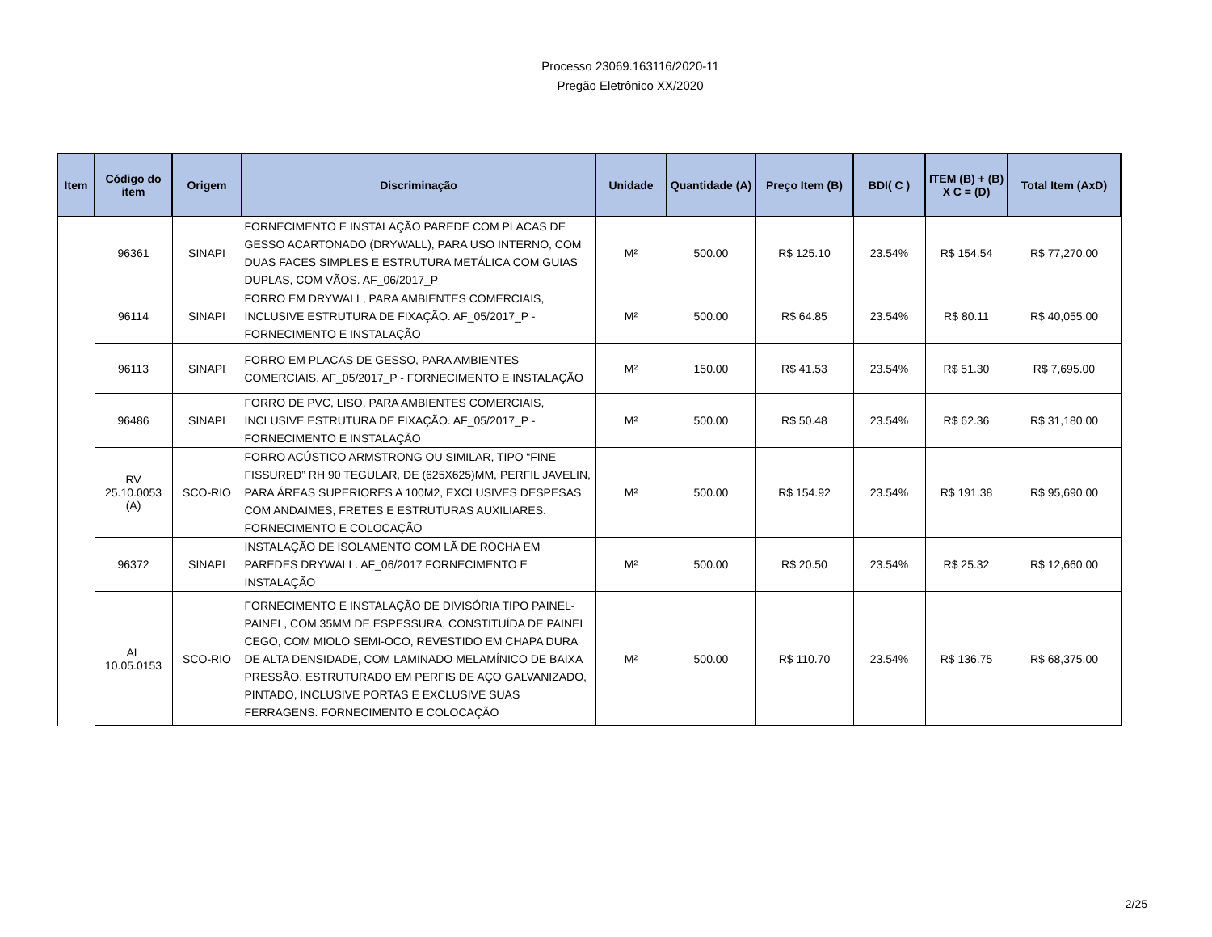Processo 23069.163116/2020-11
Pregão Eletrônico XX/2020
| Item | Código do item | Origem | Discriminação | Unidade | Quantidade (A) | Preço Item (B) | BDI( C ) | ITEM (B) + (B) X C = (D) | Total Item (AxD) |
| --- | --- | --- | --- | --- | --- | --- | --- | --- | --- |
| | 96361 | SINAPI | FORNECIMENTO E INSTALAÇÃO PAREDE COM PLACAS DE GESSO ACARTONADO (DRYWALL), PARA USO INTERNO, COM DUAS FACES SIMPLES E ESTRUTURA METÁLICA COM GUIAS DUPLAS, COM VÃOS. AF_06/2017_P | M² | 500.00 | R$ 125.10 | 23.54% | R$ 154.54 | R$ 77,270.00 |
| | 96114 | SINAPI | FORRO EM DRYWALL, PARA AMBIENTES COMERCIAIS, INCLUSIVE ESTRUTURA DE FIXAÇÃO. AF_05/2017_P - FORNECIMENTO E INSTALAÇÃO | M² | 500.00 | R$ 64.85 | 23.54% | R$ 80.11 | R$ 40,055.00 |
| | 96113 | SINAPI | FORRO EM PLACAS DE GESSO, PARA AMBIENTES COMERCIAIS. AF_05/2017_P - FORNECIMENTO E INSTALAÇÃO | M² | 150.00 | R$ 41.53 | 23.54% | R$ 51.30 | R$ 7,695.00 |
| | 96486 | SINAPI | FORRO DE PVC, LISO, PARA AMBIENTES COMERCIAIS, INCLUSIVE ESTRUTURA DE FIXAÇÃO. AF_05/2017_P - FORNECIMENTO E INSTALAÇÃO | M² | 500.00 | R$ 50.48 | 23.54% | R$ 62.36 | R$ 31,180.00 |
| | RV 25.10.0053 (A) | SCO-RIO | FORRO ACÚSTICO ARMSTRONG OU SIMILAR, TIPO “FINE FISSURED” RH 90 TEGULAR, DE (625X625)MM, PERFIL JAVELIN, PARA ÁREAS SUPERIORES A 100M2, EXCLUSIVES DESPESAS COM ANDAIMES, FRETES E ESTRUTURAS AUXILIARES. FORNECIMENTO E COLOCAÇÃO | M² | 500.00 | R$ 154.92 | 23.54% | R$ 191.38 | R$ 95,690.00 |
| | 96372 | SINAPI | INSTALAÇÃO DE ISOLAMENTO COM LÃ DE ROCHA EM PAREDES DRYWALL. AF_06/2017 FORNECIMENTO E INSTALAÇÃO | M² | 500.00 | R$ 20.50 | 23.54% | R$ 25.32 | R$ 12,660.00 |
| | AL 10.05.0153 | SCO-RIO | FORNECIMENTO E INSTALAÇÃO DE DIVISÓRIA TIPO PAINEL-PAINEL, COM 35MM DE ESPESSURA, CONSTITUÍDA DE PAINEL CEGO, COM MIOLO SEMI-OCO, REVESTIDO EM CHAPA DURA DE ALTA DENSIDADE, COM LAMINADO MELAMÍNICO DE BAIXA PRESSÃO, ESTRUTURADO EM PERFIS DE AÇO GALVANIZADO, PINTADO, INCLUSIVE PORTAS E EXCLUSIVE SUAS FERRAGENS. FORNECIMENTO E COLOCAÇÃO | M² | 500.00 | R$ 110.70 | 23.54% | R$ 136.75 | R$ 68,375.00 |
2/25